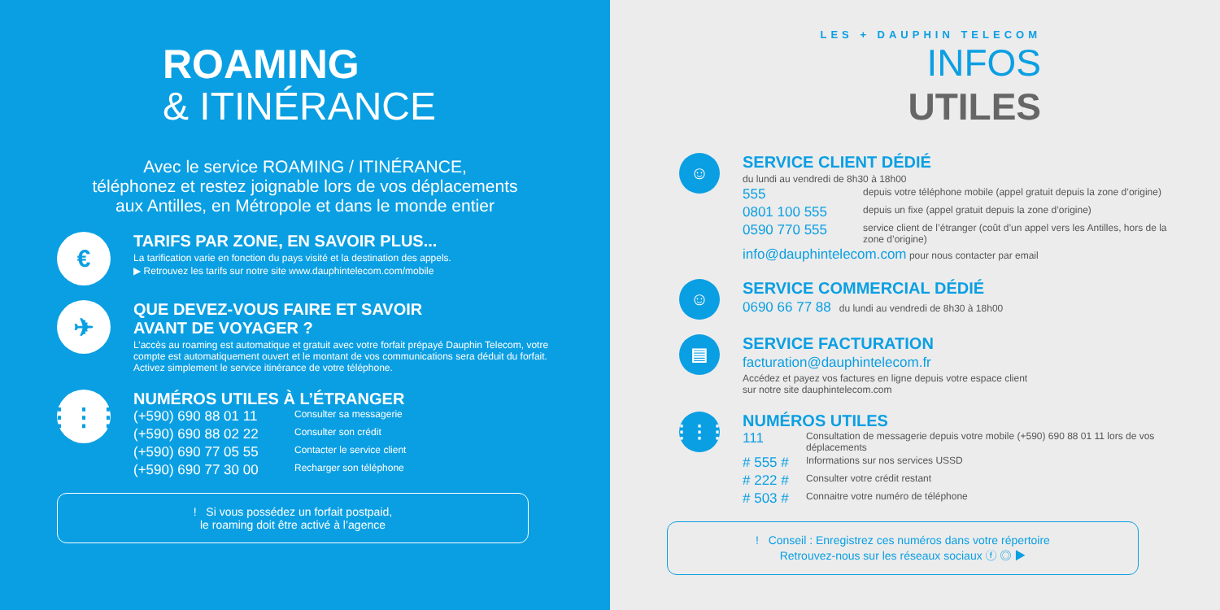ROAMING
& ITINÉRANCE
Avec le service ROAMING / ITINÉRANCE,
téléphonez et restez joignable lors de vos déplacements
aux Antilles, en Métropole et dans le monde entier
€
TARIFS PAR ZONE, EN SAVOIR PLUS...
La tarification varie en fonction du pays visité et la destination des appels.
▶ Retrouvez les tarifs sur notre site www.dauphintelecom.com/mobile
✈
QUE DEVEZ-VOUS FAIRE ET SAVOIR
AVANT DE VOYAGER ?
L’accès au roaming est automatique et gratuit avec votre forfait prépayé Dauphin Telecom, votre compte est automatiquement ouvert et le montant de vos communications sera déduit du forfait. Activez simplement le service itinérance de votre téléphone.
⋮⋮⋮
NUMÉROS UTILES À L’ÉTRANGER
(+590) 690 88 01 11 Consulter sa messagerie (+590) 690 88 02 22 Consulter son crédit (+590) 690 77 05 55 Contacter le service client (+590) 690 77 30 00 Recharger son téléphone
! Si vous possédez un forfait postpaid,
le roaming doit être activé à l’agence
LES + DAUPHIN TELECOM
INFOS
UTILES
☺
SERVICE CLIENT DÉDIÉ
du lundi au vendredi de 8h30 à 18h00
555 depuis votre téléphone mobile (appel gratuit depuis la zone d’origine) 0801 100 555 depuis un fixe (appel gratuit depuis la zone d’origine) 0590 770 555 service client de l’étranger (coût d’un appel vers les Antilles, hors de la zone d’origine)
info@dauphintelecom.com pour nous contacter par email
☺
SERVICE COMMERCIAL DÉDIÉ
0690 66 77 88 du lundi au vendredi de 8h30 à 18h00
▤
SERVICE FACTURATION
facturation@dauphintelecom.fr
Accédez et payez vos factures en ligne depuis votre espace client
sur notre site dauphintelecom.com
⋮⋮⋮
NUMÉROS UTILES
111 Consultation de messagerie depuis votre mobile (+590) 690 88 01 11 lors de vos déplacements # 555 # Informations sur nos services USSD # 222 # Consulter votre crédit restant # 503 # Connaitre votre numéro de téléphone
! Conseil : Enregistrez ces numéros dans votre répertoire
Retrouvez-nous sur les réseaux sociaux ⓕ ◎ ▶